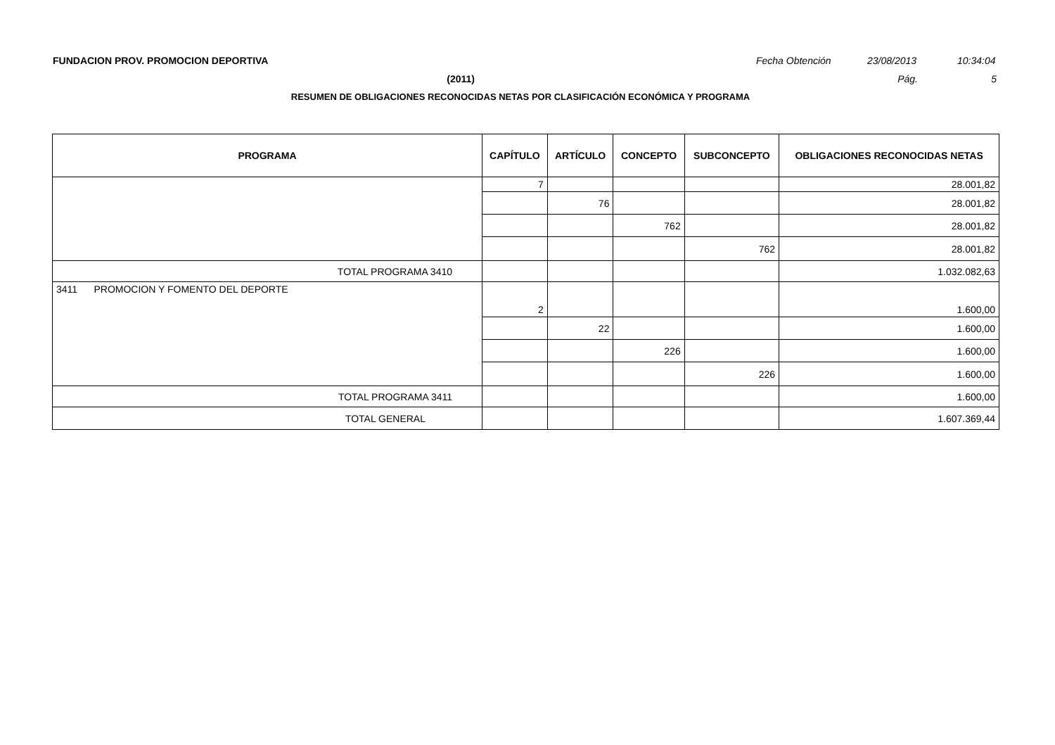FUNDACION PROV. PROMOCION DEPORTIVA Fecha Obtención 23/08/2013 10:34:04
(2011) Pág. 5
RESUMEN DE OBLIGACIONES RECONOCIDAS NETAS POR CLASIFICACIÓN ECONÓMICA Y PROGRAMA
| PROGRAMA | CAPÍTULO | ARTÍCULO | CONCEPTO | SUBCONCEPTO | OBLIGACIONES RECONOCIDAS NETAS |
| --- | --- | --- | --- | --- | --- |
| | 7 | | | | 28.001,82 |
| | | 76 | | | 28.001,82 |
| | | | 762 | | 28.001,82 |
| | | | | 762 | 28.001,82 |
| TOTAL PROGRAMA 3410 | | | | | 1.032.082,63 |
| 3411 PROMOCION Y FOMENTO DEL DEPORTE | 2 | | | | 1.600,00 |
| | | 22 | | | 1.600,00 |
| | | | 226 | | 1.600,00 |
| | | | | 226 | 1.600,00 |
| TOTAL PROGRAMA 3411 | | | | | 1.600,00 |
| TOTAL GENERAL | | | | | 1.607.369,44 |